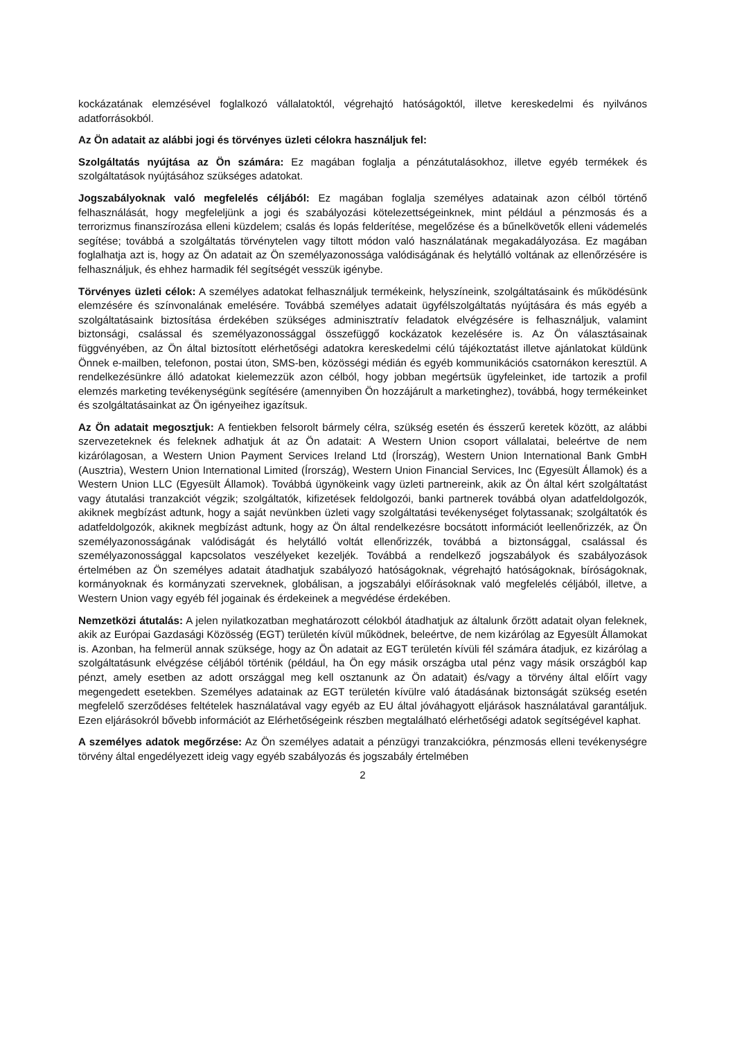kockázatának elemzésével foglalkozó vállalatoktól, végrehajtó hatóságoktól, illetve kereskedelmi és nyilvános adatforrásokból.
Az Ön adatait az alábbi jogi és törvényes üzleti célokra használjuk fel:
Szolgáltatás nyújtása az Ön számára: Ez magában foglalja a pénzátutalásokhoz, illetve egyéb termékek és szolgáltatások nyújtásához szükséges adatokat.
Jogszabályoknak való megfelelés céljából: Ez magában foglalja személyes adatainak azon célból történő felhasználását, hogy megfeleljünk a jogi és szabályozási kötelezettségeinknek, mint például a pénzmosás és a terrorizmus finanszírozása elleni küzdelem; csalás és lopás felderítése, megelőzése és a bűnelkövetők elleni vádemelés segítése; továbbá a szolgáltatás törvénytelen vagy tiltott módon való használatának megakadályozása. Ez magában foglalhatja azt is, hogy az Ön adatait az Ön személyazonossága valódiságának és helytálló voltának az ellenőrzésére is felhasználjuk, és ehhez harmadik fél segítségét vesszük igénybe.
Törvényes üzleti célok: A személyes adatokat felhasználjuk termékeink, helyszíneink, szolgáltatásaink és működésünk elemzésére és színvonalának emelésére. Továbbá személyes adatait ügyfélszolgáltatás nyújtására és más egyéb a szolgáltatásaink biztosítása érdekében szükséges adminisztratív feladatok elvégzésére is felhasználjuk, valamint biztonsági, csalással és személyazonossággal összefüggő kockázatok kezelésére is. Az Ön választásainak függvényében, az Ön által biztosított elérhetőségi adatokra kereskedelmi célú tájékoztatást illetve ajánlatokat küldünk Önnek e-mailben, telefonon, postai úton, SMS-ben, közösségi médián és egyéb kommunikációs csatornákon keresztül. A rendelkezésünkre álló adatokat kielemezzük azon célból, hogy jobban megértsük ügyfeleinket, ide tartozik a profil elemzés marketing tevékenységünk segítésére (amennyiben Ön hozzájárult a marketinghez), továbbá, hogy termékeinket és szolgáltatásainkat az Ön igényeihez igazítsuk.
Az Ön adatait megosztjuk: A fentiekben felsorolt bármely célra, szükség esetén és ésszerű keretek között, az alábbi szervezeteknek és feleknek adhatjuk át az Ön adatait: A Western Union csoport vállalatai, beleértve de nem kizárólagosan, a Western Union Payment Services Ireland Ltd (Írország), Western Union International Bank GmbH (Ausztria), Western Union International Limited (Írország), Western Union Financial Services, Inc (Egyesült Államok) és a Western Union LLC (Egyesült Államok). Továbbá ügynökeink vagy üzleti partnereink, akik az Ön által kért szolgáltatást vagy átutalási tranzakciót végzik; szolgáltatók, kifizetések feldolgozói, banki partnerek továbbá olyan adatfeldolgozók, akiknek megbízást adtunk, hogy a saját nevünkben üzleti vagy szolgáltatási tevékenységet folytassanak; szolgáltatók és adatfeldolgozók, akiknek megbízást adtunk, hogy az Ön által rendelkezésre bocsátott információt leellenőrizzék, az Ön személyazonosságának valódiságát és helytálló voltát ellenőrizzék, továbbá a biztonsággal, csalással és személyazonossággal kapcsolatos veszélyeket kezeljék. Továbbá a rendelkező jogszabályok és szabályozások értelmében az Ön személyes adatait átadhatjuk szabályozó hatóságoknak, végrehajtó hatóságoknak, bíróságoknak, kormányoknak és kormányzati szerveknek, globálisan, a jogszabályi előírásoknak való megfelelés céljából, illetve, a Western Union vagy egyéb fél jogainak és érdekeinek a megvédése érdekében.
Nemzetközi átutalás: A jelen nyilatkozatban meghatározott célokból átadhatjuk az általunk őrzött adatait olyan feleknek, akik az Európai Gazdasági Közösség (EGT) területén kívül működnek, beleértve, de nem kizárólag az Egyesült Államokat is. Azonban, ha felmerül annak szüksége, hogy az Ön adatait az EGT területén kívüli fél számára átadjuk, ez kizárólag a szolgáltatásunk elvégzése céljából történik (például, ha Ön egy másik országba utal pénz vagy másik országból kap pénzt, amely esetben az adott országgal meg kell osztanunk az Ön adatait) és/vagy a törvény által előírt vagy megengedett esetekben. Személyes adatainak az EGT területén kívülre való átadásának biztonságát szükség esetén megfelelő szerződéses feltételek használatával vagy egyéb az EU által jóváhagyott eljárások használatával garantáljuk. Ezen eljárásokról bővebb információt az Elérhetőségeink részben megtalálható elérhetőségi adatok segítségével kaphat.
A személyes adatok megőrzése: Az Ön személyes adatait a pénzügyi tranzakciókra, pénzmosás elleni tevékenységre törvény által engedélyezett ideig vagy egyéb szabályozás és jogszabály értelmében
2